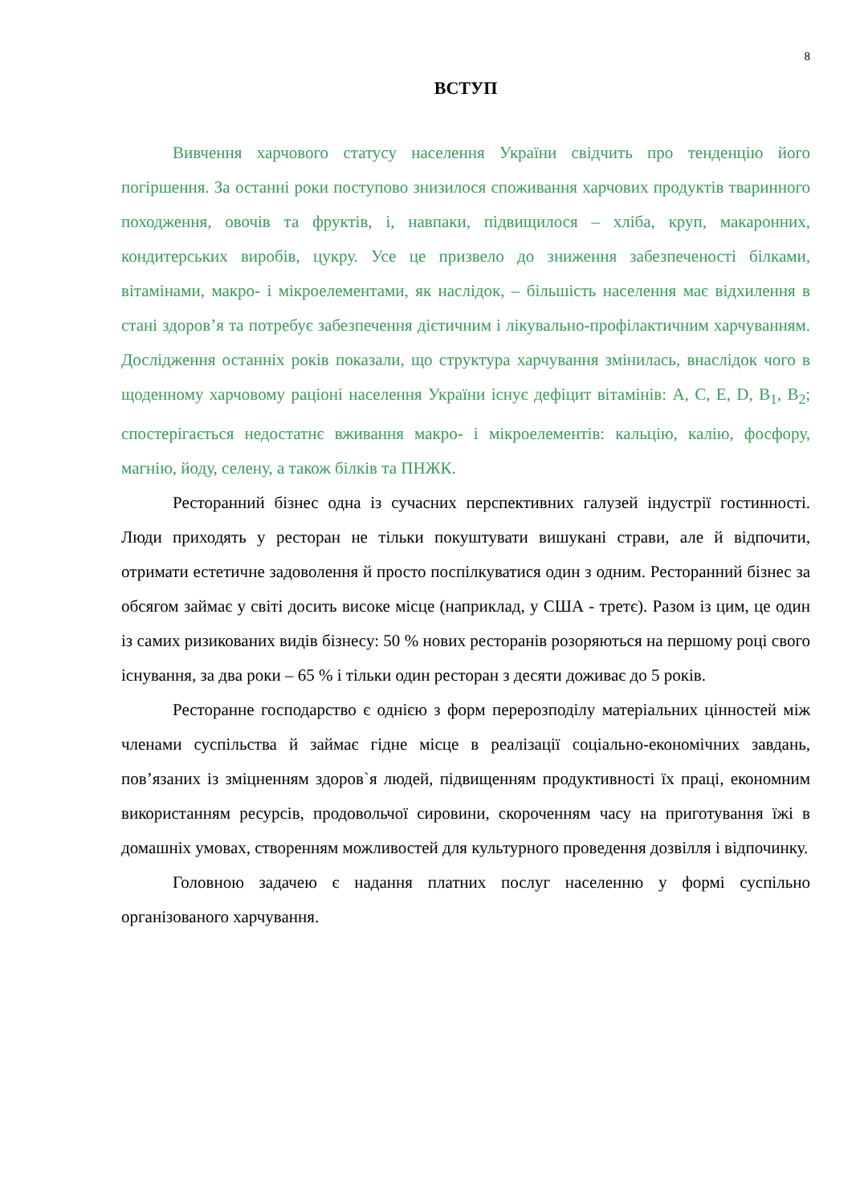8
ВСТУП
Вивчення харчового статусу населення України свідчить про тенденцію його погіршення. За останні роки поступово знизилося споживання харчових продуктів тваринного походження, овочів та фруктів, і, навпаки, підвищилося – хліба, круп, макаронних, кондитерських виробів, цукру. Усе це призвело до зниження забезпеченості білками, вітамінами, макро- і мікроелементами, як наслідок, – більшість населення має відхилення в стані здоров’я та потребує забезпечення дієтичним і лікувально-профілактичним харчуванням. Дослідження останніх років показали, що структура харчування змінилась, внаслідок чого в щоденному харчовому раціоні населення України існує дефіцит вітамінів: А, С, Е, D, В<sub>1</sub>, В<sub>2</sub>; спостерігається недостатнє вживання макро- і мікроелементів: кальцію, калію, фосфору, магнію, йоду, селену, а також білків та ПНЖК.
Ресторанний бізнес одна із сучасних перспективних галузей індустрії гостинності. Люди приходять у ресторан не тільки покуштувати вишукані страви, але й відпочити, отримати естетичне задоволення й просто поспілкуватися один з одним. Ресторанний бізнес за обсягом займає у світі досить високе місце (наприклад, у США - третє). Разом із цим, це один із самих ризикованих видів бізнесу: 50 % нових ресторанів розоряються на першому році свого існування, за два роки – 65 % і тільки один ресторан з десяти доживає до 5 років.
Ресторанне господарство є однією з форм перерозподілу матеріальних цінностей між членами суспільства й займає гідне місце в реалізації соціально-економічних завдань, пов’язаних із зміцненням здоров`я людей, підвищенням продуктивності їх праці, економним використанням ресурсів, продовольчої сировини, скороченням часу на приготування їжі в домашніх умовах, створенням можливостей для культурного проведення дозвілля і відпочинку.
Головною задачею є надання платних послуг населенню у формі суспільно організованого харчування.